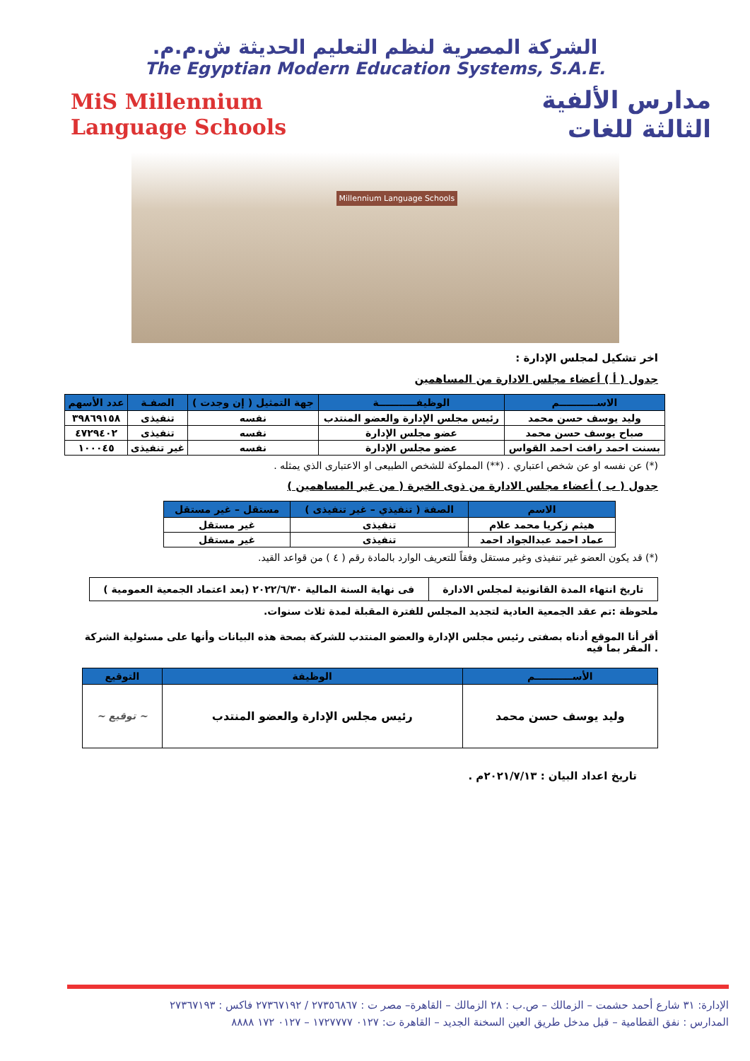الشركة المصرية لنظم التعليم الحديثة ش.م.م.
The Egyptian Modern Education Systems, S.A.E.
مدارس الألفية
الثالثة للغات
MiS Millennium
Language Schools
Millennium Language Schools
اخر تشكيل لمجلس الإدارة :
جدول ( أ ) أعضاء مجلس الادارة من المساهمين
| الاســـــــــــم | الوظيفـــــــــــة | جهة التمثيل ( إن وجدت ) | الصفـة | عدد الأسهم |
| --- | --- | --- | --- | --- |
| وليد يوسف حسن محمد | رئيس مجلس الإدارة والعضو المنتدب | نفسه | تنفيذى | ٣٩٨٦٩١٥٨ |
| صباح يوسف حسن محمد | عضو مجلس الإدارة | نفسه | تنفيذى | ٤٧٢٩٤٠٢ |
| بسنت احمد رافت احمد القواس | عضو مجلس الإدارة | نفسه | غير تنفيذى | ١٠٠٠٤٥ |
(*) عن نفسه او عن شخص اعتباري . (**) المملوكة للشخص الطبيعى او الاعتبارى الذي يمثله .
جدول ( ب ) أعضاء مجلس الادارة من ذوى الخبرة ( من غير المساهمين )
| الاسم | الصفة ( تنفيذي – غير تنفيذى ) | مستقل – غير مستقل |
| --- | --- | --- |
| هيثم زكريا محمد علام | تنفيذى | غير مستقل |
| عماد احمد عبدالجواد احمد | تنفيذى | غير مستقل |
(*) قد يكون العضو غير تنفيذى وغير مستقل وفقاً للتعريف الوارد بالمادة رقم ( ٤ ) من قواعد القيد.
| تاريخ انتهاء المدة القانونية لمجلس الادارة | فى نهاية السنة المالية ٢٠٢٢/٦/٣٠ (بعد اعتماد الجمعية العمومية ) |
ملحوظة :تم عقد الجمعية العادية لتجديد المجلس للفترة المقبلة لمدة ثلاث سنوات.
أقر أنا الموقع أدناه بصفتى رئيس مجلس الإدارة والعضو المنتدب للشركة بصحة هذه البيانات وأنها على مسئولية الشركة . المقر بما فيه
| الأســـــــــــم | الوظيفة | التوقيع |
| --- | --- | --- |
| وليد يوسف حسن محمد | رئيس مجلس الإدارة والعضو المنتدب | ~ توقيع ~ |
تاريخ اعداد البيان : ٢٠٢١/٧/١٣م .
الإدارة: ٣١ شارع أحمد حشمت – الزمالك – ص.ب : ٢٨ الزمالك – القاهرة– مصر ت : ٢٧٣٥٦٨٦٧ / ٢٧٣٦٧١٩٢ فاكس : ٢٧٣٦٧١٩٣
المدارس : نفق القطامية – قبل مدخل طريق العين السخنة الجديد – القاهرة ت: ٠١٢٧ ١٧٢٧٧٧٧ – ٠١٢٧ ١٧٢ ٨٨٨٨